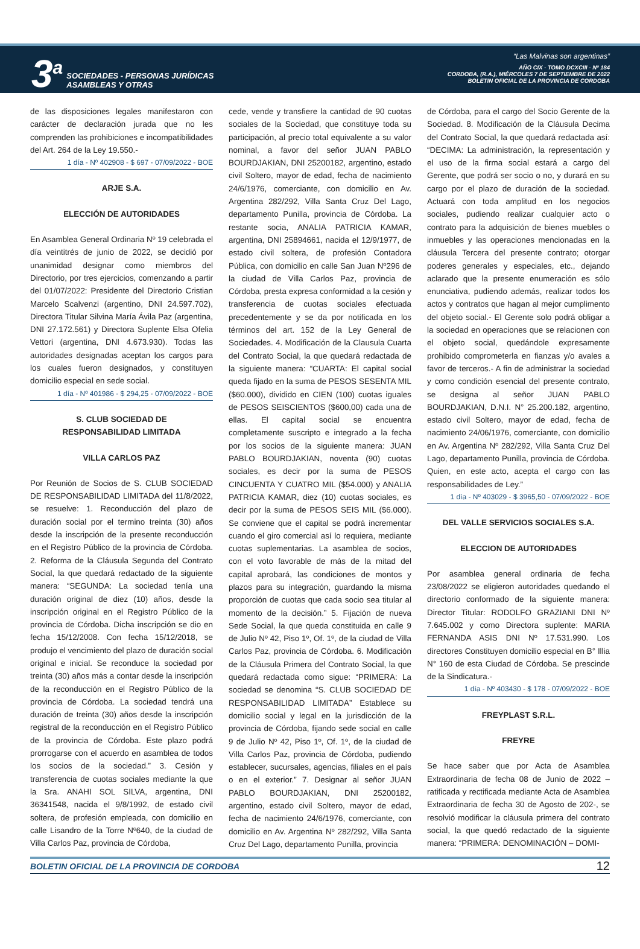3<sup>a</sup>
SOCIEDADES - PERSONAS JURÍDICAS
ASAMBLEAS Y OTRAS
“Las Malvinas son argentinas”
AÑO CIX - TOMO DCXCIII - Nº 184
CORDOBA, (R.A.), MIÉRCOLES 7 DE SEPTIEMBRE DE 2022
BOLETIN OFICIAL DE LA PROVINCIA DE CORDOBA
de las disposiciones legales manifestaron con carácter de declaración jurada que no les comprenden las prohibiciones e incompatibilidades del Art. 264 de la Ley 19.550.-
1 día - Nº 402908 - $ 697 - 07/09/2022 - BOE
ARJE S.A.
ELECCIÓN DE AUTORIDADES
En Asamblea General Ordinaria Nº 19 celebrada el día veintitrés de junio de 2022, se decidió por unanimidad designar como miembros del Directorio, por tres ejercicios, comenzando a partir del 01/07/2022: Presidente del Directorio Cristian Marcelo Scalvenzi (argentino, DNI 24.597.702), Directora Titular Silvina María Ávila Paz (argentina, DNI 27.172.561) y Directora Suplente Elsa Ofelia Vettori (argentina, DNI 4.673.930). Todas las autoridades designadas aceptan los cargos para los cuales fueron designados, y constituyen domicilio especial en sede social.
1 día - Nº 401986 - $ 294,25 - 07/09/2022 - BOE
S. CLUB SOCIEDAD DE
RESPONSABILIDAD LIMITADA
VILLA CARLOS PAZ
Por Reunión de Socios de S. CLUB SOCIEDAD DE RESPONSABILIDAD LIMITADA del 11/8/2022, se resuelve: 1. Reconducción del plazo de duración social por el termino treinta (30) años desde la inscripción de la presente reconducción en el Registro Público de la provincia de Córdoba. 2. Reforma de la Cláusula Segunda del Contrato Social, la que quedará redactado de la siguiente manera: “SEGUNDA: La sociedad tenía una duración original de diez (10) años, desde la inscripción original en el Registro Público de la provincia de Córdoba. Dicha inscripción se dio en fecha 15/12/2008. Con fecha 15/12/2018, se produjo el vencimiento del plazo de duración social original e inicial. Se reconduce la sociedad por treinta (30) años más a contar desde la inscripción de la reconducción en el Registro Público de la provincia de Córdoba. La sociedad tendrá una duración de treinta (30) años desde la inscripción registral de la reconducción en el Registro Público de la provincia de Córdoba. Este plazo podrá prorrogarse con el acuerdo en asamblea de todos los socios de la sociedad.” 3. Cesión y transferencia de cuotas sociales mediante la que la Sra. ANAHI SOL SILVA, argentina, DNI 36341548, nacida el 9/8/1992, de estado civil soltera, de profesión empleada, con domicilio en calle Lisandro de la Torre Nº640, de la ciudad de Villa Carlos Paz, provincia de Córdoba,
cede, vende y transfiere la cantidad de 90 cuotas sociales de la Sociedad, que constituye toda su participación, al precio total equivalente a su valor nominal, a favor del señor JUAN PABLO BOURDJAKIAN, DNI 25200182, argentino, estado civil Soltero, mayor de edad, fecha de nacimiento 24/6/1976, comerciante, con domicilio en Av. Argentina 282/292, Villa Santa Cruz Del Lago, departamento Punilla, provincia de Córdoba. La restante socia, ANALIA PATRICIA KAMAR, argentina, DNI 25894661, nacida el 12/9/1977, de estado civil soltera, de profesión Contadora Pública, con domicilio en calle San Juan Nº296 de la ciudad de Villa Carlos Paz, provincia de Córdoba, presta expresa conformidad a la cesión y transferencia de cuotas sociales efectuada precedentemente y se da por notificada en los términos del art. 152 de la Ley General de Sociedades. 4. Modificación de la Clausula Cuarta del Contrato Social, la que quedará redactada de la siguiente manera: “CUARTA: El capital social queda fijado en la suma de PESOS SESENTA MIL ($60.000), dividido en CIEN (100) cuotas iguales de PESOS SEISCIENTOS ($600,00) cada una de ellas. El capital social se encuentra completamente suscripto e integrado a la fecha por los socios de la siguiente manera: JUAN PABLO BOURDJAKIAN, noventa (90) cuotas sociales, es decir por la suma de PESOS CINCUENTA Y CUATRO MIL ($54.000) y ANALIA PATRICIA KAMAR, diez (10) cuotas sociales, es decir por la suma de PESOS SEIS MIL ($6.000). Se conviene que el capital se podrá incrementar cuando el giro comercial así lo requiera, mediante cuotas suplementarias. La asamblea de socios, con el voto favorable de más de la mitad del capital aprobará, las condiciones de montos y plazos para su integración, guardando la misma proporción de cuotas que cada socio sea titular al momento de la decisión.” 5. Fijación de nueva Sede Social, la que queda constituida en calle 9 de Julio Nº 42, Piso 1º, Of. 1º, de la ciudad de Villa Carlos Paz, provincia de Córdoba. 6. Modificación de la Cláusula Primera del Contrato Social, la que quedará redactada como sigue: “PRIMERA: La sociedad se denomina “S. CLUB SOCIEDAD DE RESPONSABILIDAD LIMITADA” Establece su domicilio social y legal en la jurisdicción de la provincia de Córdoba, fijando sede social en calle 9 de Julio Nº 42, Piso 1º, Of. 1º, de la ciudad de Villa Carlos Paz, provincia de Córdoba, pudiendo establecer, sucursales, agencias, filiales en el país o en el exterior.” 7. Designar al señor JUAN PABLO BOURDJAKIAN, DNI 25200182, argentino, estado civil Soltero, mayor de edad, fecha de nacimiento 24/6/1976, comerciante, con domicilio en Av. Argentina Nº 282/292, Villa Santa Cruz Del Lago, departamento Punilla, provincia
de Córdoba, para el cargo del Socio Gerente de la Sociedad. 8. Modificación de la Cláusula Decima del Contrato Social, la que quedará redactada así: “DECIMA: La administración, la representación y el uso de la firma social estará a cargo del Gerente, que podrá ser socio o no, y durará en su cargo por el plazo de duración de la sociedad. Actuará con toda amplitud en los negocios sociales, pudiendo realizar cualquier acto o contrato para la adquisición de bienes muebles o inmuebles y las operaciones mencionadas en la cláusula Tercera del presente contrato; otorgar poderes generales y especiales, etc., dejando aclarado que la presente enumeración es sólo enunciativa, pudiendo además, realizar todos los actos y contratos que hagan al mejor cumplimento del objeto social.- El Gerente solo podrá obligar a la sociedad en operaciones que se relacionen con el objeto social, quedándole expresamente prohibido comprometerla en fianzas y/o avales a favor de terceros.- A fin de administrar la sociedad y como condición esencial del presente contrato, se designa al señor JUAN PABLO BOURDJAKIAN, D.N.I. N° 25.200.182, argentino, estado civil Soltero, mayor de edad, fecha de nacimiento 24/06/1976, comerciante, con domicilio en Av. Argentina Nº 282/292, Villa Santa Cruz Del Lago, departamento Punilla, provincia de Córdoba. Quien, en este acto, acepta el cargo con las responsabilidades de Ley.”
1 día - Nº 403029 - $ 3965,50 - 07/09/2022 - BOE
DEL VALLE SERVICIOS SOCIALES S.A.
ELECCION DE AUTORIDADES
Por asamblea general ordinaria de fecha 23/08/2022 se eligieron autoridades quedando el directorio conformado de la siguiente manera: Director Titular: RODOLFO GRAZIANI DNI Nº 7.645.002 y como Directora suplente: MARIA FERNANDA ASIS DNI Nº 17.531.990. Los directores Constituyen domicilio especial en B° Illia N° 160 de esta Ciudad de Córdoba. Se prescinde de la Sindicatura.-
1 día - Nº 403430 - $ 178 - 07/09/2022 - BOE
FREYPLAST S.R.L.
FREYRE
Se hace saber que por Acta de Asamblea Extraordinaria de fecha 08 de Junio de 2022 –ratificada y rectificada mediante Acta de Asamblea Extraordinaria de fecha 30 de Agosto de 202-, se resolvió modificar la cláusula primera del contrato social, la que quedó redactado de la siguiente manera: “PRIMERA: DENOMINACIÓN – DOMI-
BOLETIN OFICIAL DE LA PROVINCIA DE CORDOBA 12